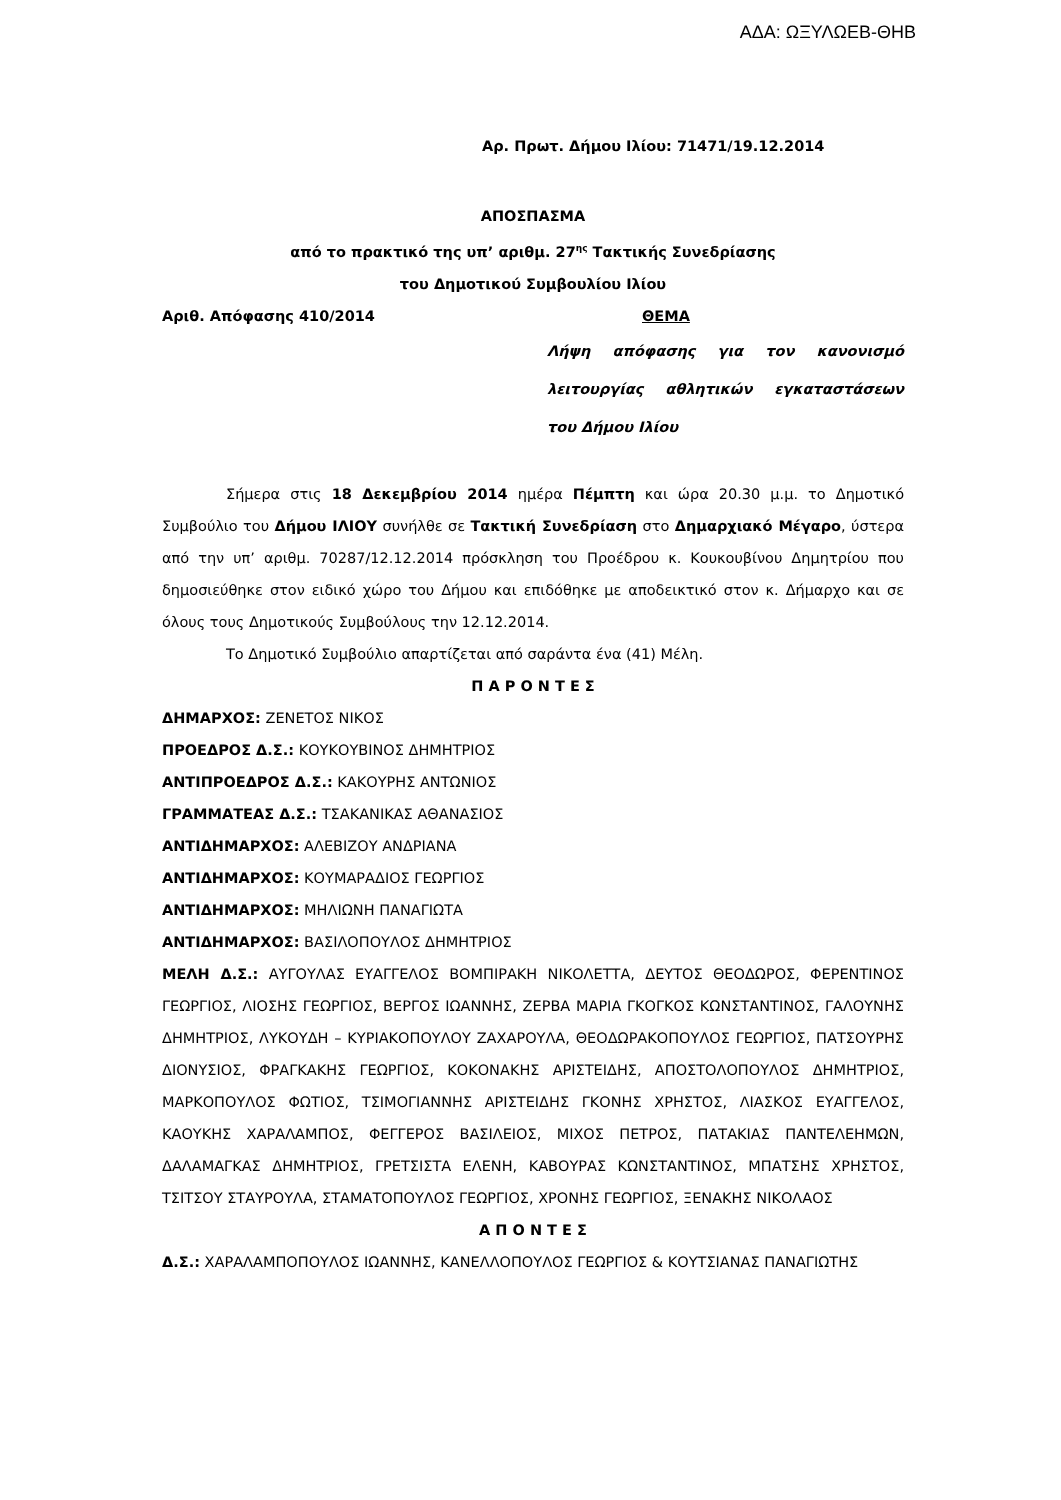ΑΔΑ: ΩΞΥΛΩΕΒ-ΘΗΒ
Αρ. Πρωτ. Δήμου Ιλίου: 71471/19.12.2014
ΑΠΟΣΠΑΣΜΑ
από το πρακτικό της υπ’ αριθμ. 27<sup>ης</sup> Τακτικής Συνεδρίασης
του Δημοτικού Συμβουλίου Ιλίου
Αριθ. Απόφασης 410/2014 ΘΕΜΑ
Λήψη απόφασης για τον κανονισμό λειτουργίας αθλητικών εγκαταστάσεων του Δήμου Ιλίου
Σήμερα στις 18 Δεκεμβρίου 2014 ημέρα Πέμπτη και ώρα 20.30 μ.μ. το Δημοτικό Συμβούλιο του Δήμου ΙΛΙΟΥ συνήλθε σε Τακτική Συνεδρίαση στο Δημαρχιακό Μέγαρο, ύστερα από την υπ’ αριθμ. 70287/12.12.2014 πρόσκληση του Προέδρου κ. Κουκουβίνου Δημητρίου που δημοσιεύθηκε στον ειδικό χώρο του Δήμου και επιδόθηκε με αποδεικτικό στον κ. Δήμαρχο και σε όλους τους Δημοτικούς Συμβούλους την 12.12.2014.
Το Δημοτικό Συμβούλιο απαρτίζεται από σαράντα ένα (41) Μέλη.
Π Α Ρ Ο Ν Τ Ε Σ
ΔΗΜΑΡΧΟΣ: ΖΕΝΕΤΟΣ ΝΙΚΟΣ
ΠΡΟΕΔΡΟΣ Δ.Σ.: ΚΟΥΚΟΥΒΙΝΟΣ ΔΗΜΗΤΡΙΟΣ
ΑΝΤΙΠΡΟΕΔΡΟΣ Δ.Σ.: ΚΑΚΟΥΡΗΣ ΑΝΤΩΝΙΟΣ
ΓΡΑΜΜΑΤΕΑΣ Δ.Σ.: ΤΣΑΚΑΝΙΚΑΣ ΑΘΑΝΑΣΙΟΣ
ΑΝΤΙΔΗΜΑΡΧΟΣ: ΑΛΕΒΙΖΟΥ ΑΝΔΡΙΑΝΑ
ΑΝΤΙΔΗΜΑΡΧΟΣ: ΚΟΥΜΑΡΑΔΙΟΣ ΓΕΩΡΓΙΟΣ
ΑΝΤΙΔΗΜΑΡΧΟΣ: ΜΗΛΙΩΝΗ ΠΑΝΑΓΙΩΤΑ
ΑΝΤΙΔΗΜΑΡΧΟΣ: ΒΑΣΙΛΟΠΟΥΛΟΣ ΔΗΜΗΤΡΙΟΣ
ΜΕΛΗ Δ.Σ.: ΑΥΓΟΥΛΑΣ ΕΥΑΓΓΕΛΟΣ ΒΟΜΠΙΡΑΚΗ ΝΙΚΟΛΕΤΤΑ, ΔΕΥΤΟΣ ΘΕΟΔΩΡΟΣ, ΦΕΡΕΝΤΙΝΟΣ ΓΕΩΡΓΙΟΣ, ΛΙΟΣΗΣ ΓΕΩΡΓΙΟΣ, ΒΕΡΓΟΣ ΙΩΑΝΝΗΣ, ΖΕΡΒΑ ΜΑΡΙΑ ΓΚΟΓΚΟΣ ΚΩΝΣΤΑΝΤΙΝΟΣ, ΓΑΛΟΥΝΗΣ ΔΗΜΗΤΡΙΟΣ, ΛΥΚΟΥΔΗ – ΚΥΡΙΑΚΟΠΟΥΛΟΥ ΖΑΧΑΡΟΥΛΑ, ΘΕΟΔΩΡΑΚΟΠΟΥΛΟΣ ΓΕΩΡΓΙΟΣ, ΠΑΤΣΟΥΡΗΣ ΔΙΟΝΥΣΙΟΣ, ΦΡΑΓΚΑΚΗΣ ΓΕΩΡΓΙΟΣ, ΚΟΚΟΝΑΚΗΣ ΑΡΙΣΤΕΙΔΗΣ, ΑΠΟΣΤΟΛΟΠΟΥΛΟΣ ΔΗΜΗΤΡΙΟΣ, ΜΑΡΚΟΠΟΥΛΟΣ ΦΩΤΙΟΣ, ΤΣΙΜΟΓΙΑΝΝΗΣ ΑΡΙΣΤΕΙΔΗΣ ΓΚΟΝΗΣ ΧΡΗΣΤΟΣ, ΛΙΑΣΚΟΣ ΕΥΑΓΓΕΛΟΣ, ΚΑΟΥΚΗΣ ΧΑΡΑΛΑΜΠΟΣ, ΦΕΓΓΕΡΟΣ ΒΑΣΙΛΕΙΟΣ, ΜΙΧΟΣ ΠΕΤΡΟΣ, ΠΑΤΑΚΙΑΣ ΠΑΝΤΕΛΕΗΜΩΝ, ΔΑΛΑΜΑΓΚΑΣ ΔΗΜΗΤΡΙΟΣ, ΓΡΕΤΣΙΣΤΑ ΕΛΕΝΗ, ΚΑΒΟΥΡΑΣ ΚΩΝΣΤΑΝΤΙΝΟΣ, ΜΠΑΤΣΗΣ ΧΡΗΣΤΟΣ, ΤΣΙΤΣΟΥ ΣΤΑΥΡΟΥΛΑ, ΣΤΑΜΑΤΟΠΟΥΛΟΣ ΓΕΩΡΓΙΟΣ, ΧΡΟΝΗΣ ΓΕΩΡΓΙΟΣ, ΞΕΝΑΚΗΣ ΝΙΚΟΛΑΟΣ
Α Π Ο Ν Τ Ε Σ
Δ.Σ.: ΧΑΡΑΛΑΜΠΟΠΟΥΛΟΣ ΙΩΑΝΝΗΣ, ΚΑΝΕΛΛΟΠΟΥΛΟΣ ΓΕΩΡΓΙΟΣ & ΚΟΥΤΣΙΑΝΑΣ ΠΑΝΑΓΙΩΤΗΣ